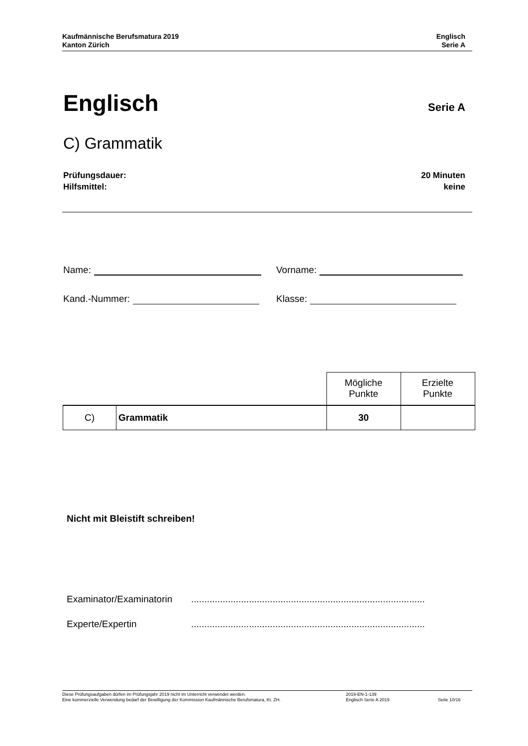Kaufmännische Berufsmatura 2019
Kanton Zürich
Englisch
Serie A
Englisch Serie A
C) Grammatik
Prüfungsdauer:
Hilfsmittel:
20 Minuten
keine
Name: Vorname:
Kand.-Nummer: Klasse:
| | | Mögliche Punkte | Erzielte Punkte |
| --- | --- | --- | --- |
| C) | Grammatik | 30 | |
Nicht mit Bleistift schreiben!
Examinator/Examinatorin.........................................................................................
Experte/Expertin.........................................................................................
Diese Prüfungsaufgaben dürfen im Prüfungsjahr 2019 nicht im Unterricht verwendet werden.
Eine kommerzielle Verwendung bedarf der Bewilligung der Kommission Kaufmännische Berufsmatura, Kt. ZH.
2019-EN-1-139
Englisch Serie A 2019
Seite 10/16